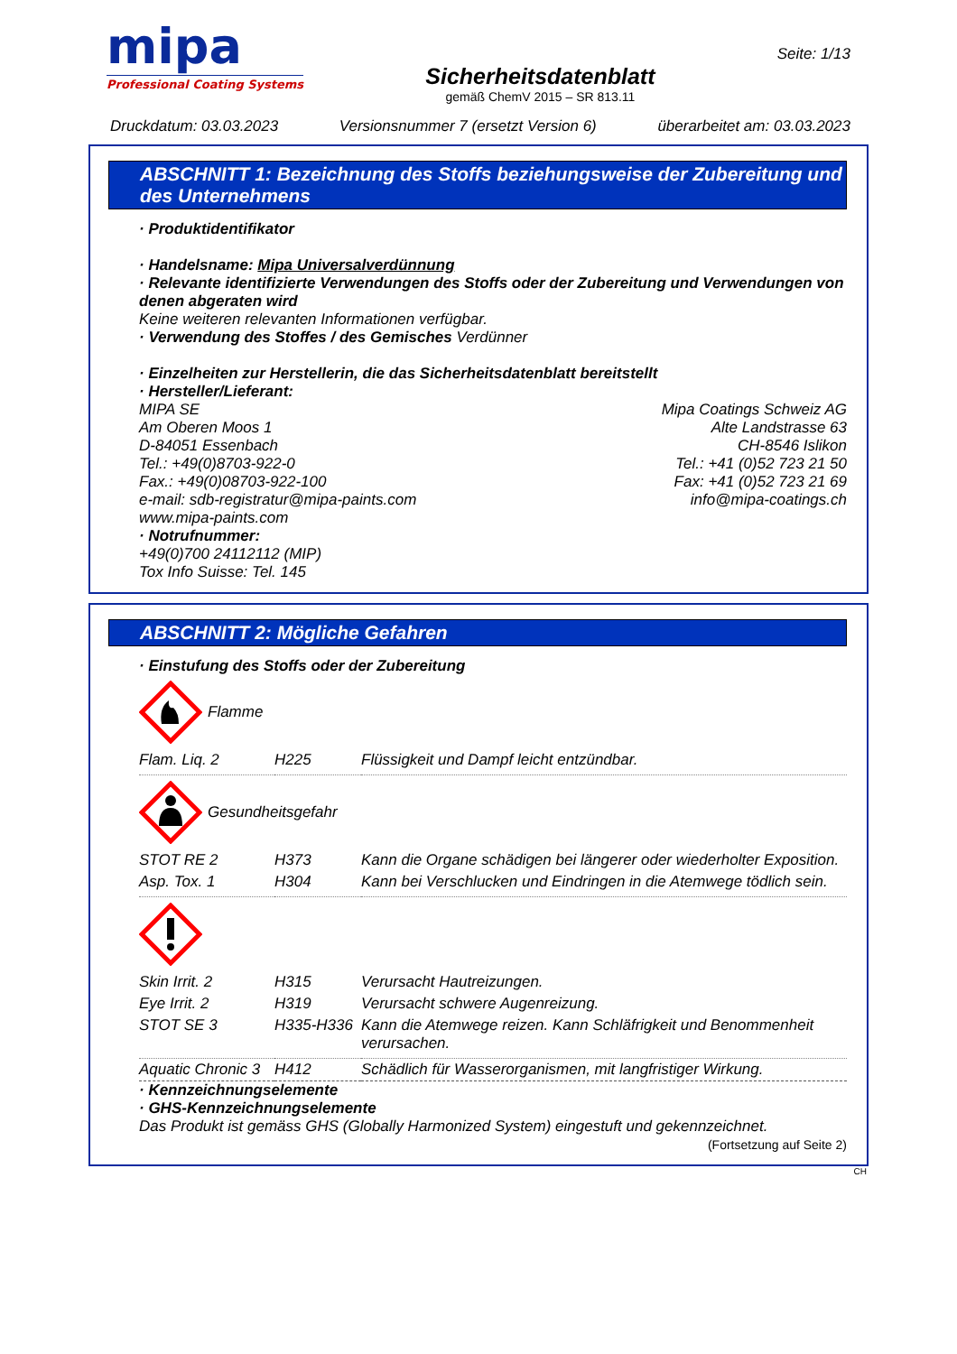mipa
Professional Coating Systems
Sicherheitsdatenblatt
gemäß ChemV 2015 – SR 813.11
Seite: 1/13
Druckdatum: 03.03.2023 Versionsnummer 7 (ersetzt Version 6) überarbeitet am: 03.03.2023
ABSCHNITT 1: Bezeichnung des Stoffs beziehungsweise der Zubereitung und des Unternehmens
· Produktidentifikator
· Handelsname: Mipa Universalverdünnung
· Relevante identifizierte Verwendungen des Stoffs oder der Zubereitung und Verwendungen von denen abgeraten wird
Keine weiteren relevanten Informationen verfügbar.
· Verwendung des Stoffes / des Gemisches Verdünner
· Einzelheiten zur Herstellerin, die das Sicherheitsdatenblatt bereitstellt
· Hersteller/Lieferant:
MIPA SE
Am Oberen Moos 1
D-84051 Essenbach
Tel.: +49(0)8703-922-0
Fax.: +49(0)08703-922-100
e-mail: sdb-registratur@mipa-paints.com
www.mipa-paints.com
Mipa Coatings Schweiz AG
Alte Landstrasse 63
CH-8546 Islikon
Tel.: +41 (0)52 723 21 50
Fax: +41 (0)52 723 21 69
info@mipa-coatings.ch
· Notrufnummer:
+49(0)700 24112112 (MIP)
Tox Info Suisse: Tel. 145
ABSCHNITT 2: Mögliche Gefahren
· Einstufung des Stoffs oder der Zubereitung
Flamme
| Flam. Liq. 2 | H225 | Flüssigkeit und Dampf leicht entzündbar. |
Gesundheitsgefahr
| STOT RE 2 | H373 | Kann die Organe schädigen bei längerer oder wiederholter Exposition. |
| Asp. Tox. 1 | H304 | Kann bei Verschlucken und Eindringen in die Atemwege tödlich sein. |
| Skin Irrit. 2 | H315 | Verursacht Hautreizungen. |
| Eye Irrit. 2 | H319 | Verursacht schwere Augenreizung. |
| STOT SE 3 | H335-H336 | Kann die Atemwege reizen. Kann Schläfrigkeit und Benommenheit verursachen. |
| Aquatic Chronic 3 | H412 | Schädlich für Wasserorganismen, mit langfristiger Wirkung. |
· Kennzeichnungselemente
· GHS-Kennzeichnungselemente
Das Produkt ist gemäss GHS (Globally Harmonized System) eingestuft und gekennzeichnet.
(Fortsetzung auf Seite 2)
CH